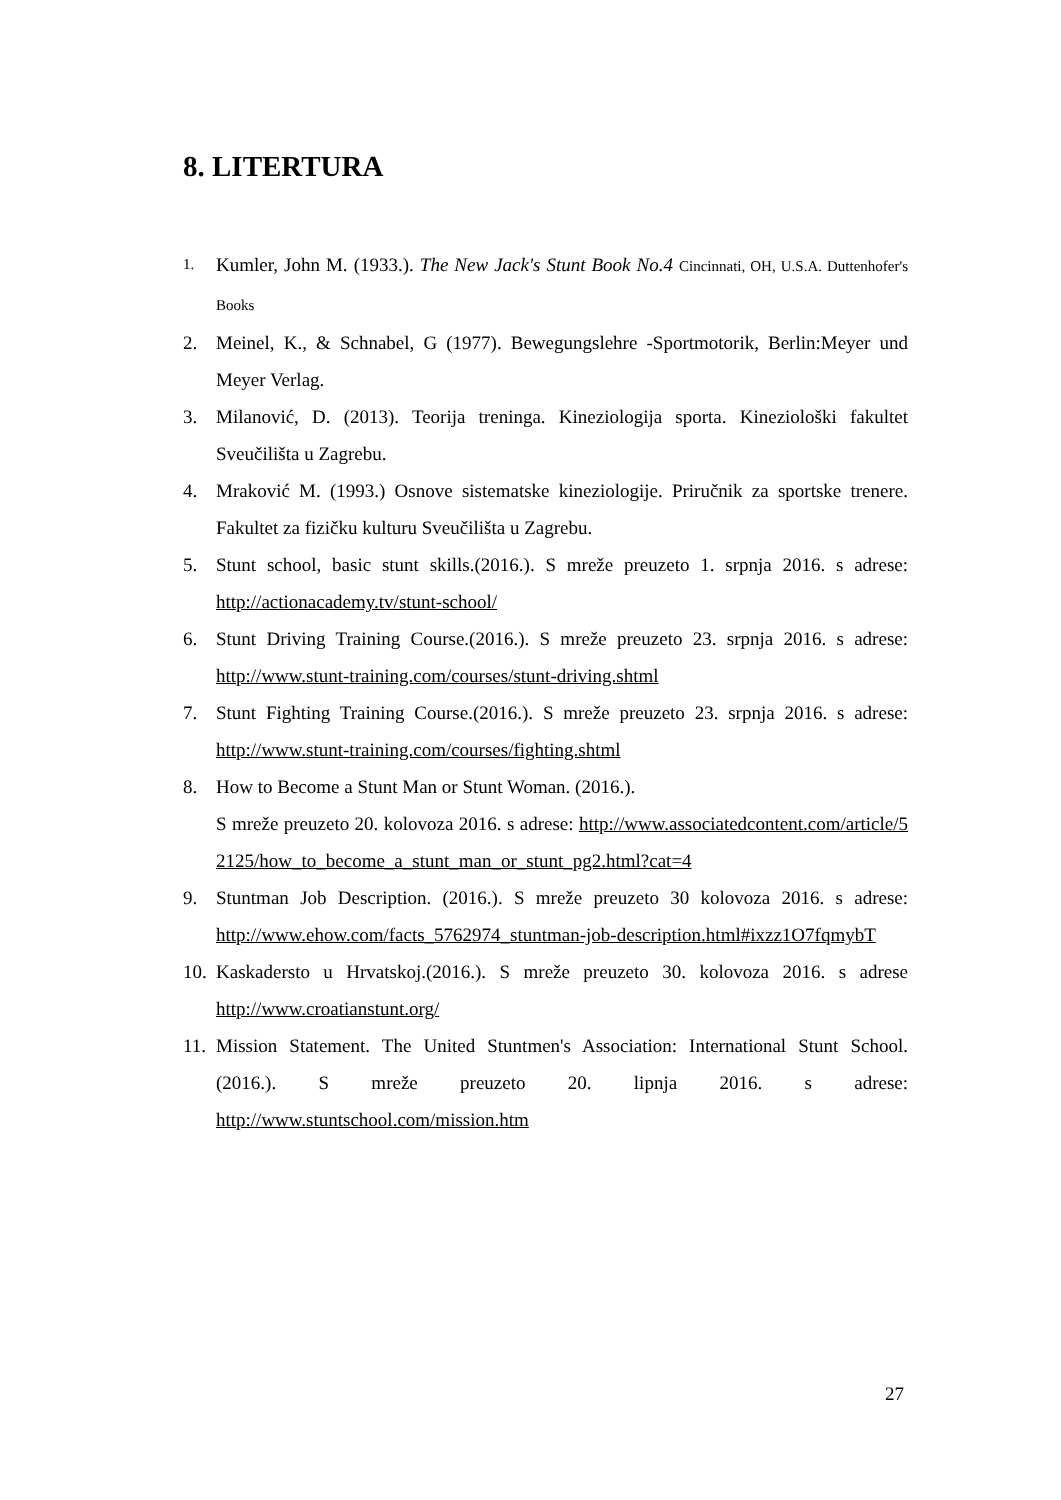8. LITERTURA
1. Kumler, John M. (1933.). The New Jack's Stunt Book No.4 Cincinnati, OH, U.S.A. Duttenhofer's Books
2. Meinel, K., & Schnabel, G (1977). Bewegungslehre -Sportmotorik, Berlin:Meyer und Meyer Verlag.
3. Milanović, D. (2013). Teorija treninga. Kineziologija sporta. Kineziološki fakultet Sveučilišta u Zagrebu.
4. Mraković M. (1993.) Osnove sistematske kineziologije. Priručnik za sportske trenere. Fakultet za fizičku kulturu Sveučilišta u Zagrebu.
5. Stunt school, basic stunt skills.(2016.). S mreže preuzeto 1. srpnja 2016. s adrese: http://actionacademy.tv/stunt-school/
6. Stunt Driving Training Course.(2016.). S mreže preuzeto 23. srpnja 2016. s adrese: http://www.stunt-training.com/courses/stunt-driving.shtml
7. Stunt Fighting Training Course.(2016.). S mreže preuzeto 23. srpnja 2016. s adrese: http://www.stunt-training.com/courses/fighting.shtml
8. How to Become a Stunt Man or Stunt Woman. (2016.).
S mreže preuzeto 20. kolovoza 2016. s adrese: http://www.associatedcontent.com/article/52125/how_to_become_a_stunt_man_or_stunt_pg2.html?cat=4
9. Stuntman Job Description. (2016.). S mreže preuzeto 30 kolovoza 2016. s adrese: http://www.ehow.com/facts_5762974_stuntman-job-description.html#ixzz1O7fqmybT
10. Kaskadersto u Hrvatskoj.(2016.). S mreže preuzeto 30. kolovoza 2016. s adrese http://www.croatianstunt.org/
11. Mission Statement. The United Stuntmen's Association: International Stunt School.(2016.). S mreže preuzeto 20. lipnja 2016. s adrese: http://www.stuntschool.com/mission.htm
27